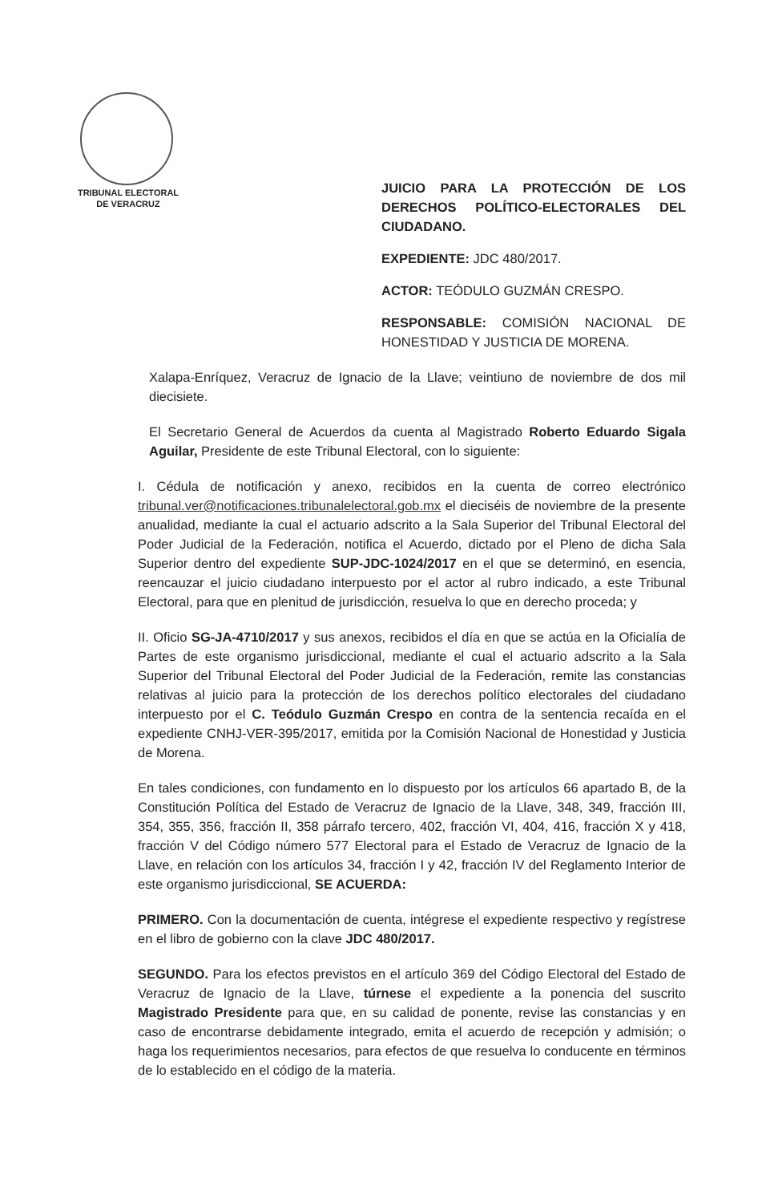TRIBUNAL ELECTORAL
DE VERACRUZ
JUICIO PARA LA PROTECCIÓN DE LOS DERECHOS POLÍTICO-ELECTORALES DEL CIUDADANO.
EXPEDIENTE: JDC 480/2017.
ACTOR: TEÓDULO GUZMÁN CRESPO.
RESPONSABLE: COMISIÓN NACIONAL DE HONESTIDAD Y JUSTICIA DE MORENA.
Xalapa-Enríquez, Veracruz de Ignacio de la Llave; veintiuno de noviembre de dos mil diecisiete.
El Secretario General de Acuerdos da cuenta al Magistrado Roberto Eduardo Sigala Aguilar, Presidente de este Tribunal Electoral, con lo siguiente:
I. Cédula de notificación y anexo, recibidos en la cuenta de correo electrónico tribunal.ver@notificaciones.tribunalelectoral.gob.mx el dieciséis de noviembre de la presente anualidad, mediante la cual el actuario adscrito a la Sala Superior del Tribunal Electoral del Poder Judicial de la Federación, notifica el Acuerdo, dictado por el Pleno de dicha Sala Superior dentro del expediente SUP-JDC-1024/2017 en el que se determinó, en esencia, reencauzar el juicio ciudadano interpuesto por el actor al rubro indicado, a este Tribunal Electoral, para que en plenitud de jurisdicción, resuelva lo que en derecho proceda; y
II. Oficio SG-JA-4710/2017 y sus anexos, recibidos el día en que se actúa en la Oficialía de Partes de este organismo jurisdiccional, mediante el cual el actuario adscrito a la Sala Superior del Tribunal Electoral del Poder Judicial de la Federación, remite las constancias relativas al juicio para la protección de los derechos político electorales del ciudadano interpuesto por el C. Teódulo Guzmán Crespo en contra de la sentencia recaída en el expediente CNHJ-VER-395/2017, emitida por la Comisión Nacional de Honestidad y Justicia de Morena.
En tales condiciones, con fundamento en lo dispuesto por los artículos 66 apartado B, de la Constitución Política del Estado de Veracruz de Ignacio de la Llave, 348, 349, fracción III, 354, 355, 356, fracción II, 358 párrafo tercero, 402, fracción VI, 404, 416, fracción X y 418, fracción V del Código número 577 Electoral para el Estado de Veracruz de Ignacio de la Llave, en relación con los artículos 34, fracción I y 42, fracción IV del Reglamento Interior de este organismo jurisdiccional, SE ACUERDA:
PRIMERO. Con la documentación de cuenta, intégrese el expediente respectivo y regístrese en el libro de gobierno con la clave JDC 480/2017.
SEGUNDO. Para los efectos previstos en el artículo 369 del Código Electoral del Estado de Veracruz de Ignacio de la Llave, túrnese el expediente a la ponencia del suscrito Magistrado Presidente para que, en su calidad de ponente, revise las constancias y en caso de encontrarse debidamente integrado, emita el acuerdo de recepción y admisión; o haga los requerimientos necesarios, para efectos de que resuelva lo conducente en términos de lo establecido en el código de la materia.